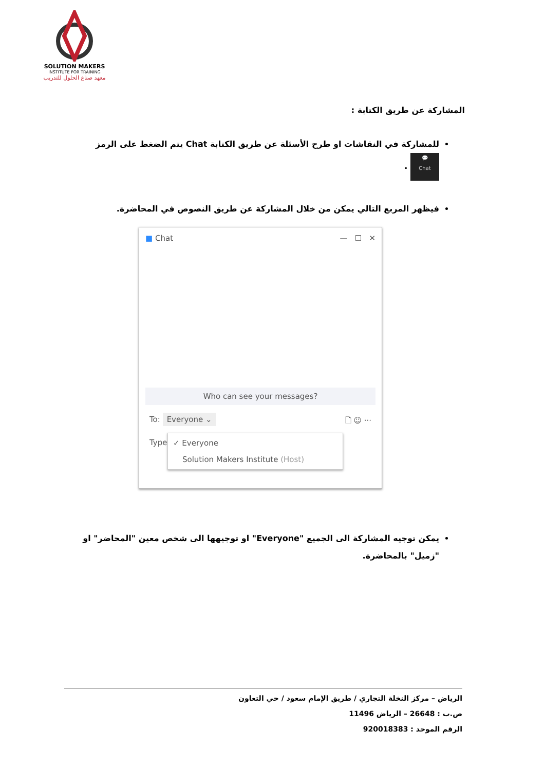SOLUTION MAKERS
INSTITUTE FOR TRAINING
معهد صناع الحلول للتدريب
المشاركة عن طريق الكتابة :
للمشاركة في النقاشات او طرح الأسئلة عن طريق الكتابة Chat يتم الضغط على الرمز 💬
Chat .
فيظهر المربع التالي يمكن من خلال المشاركة عن طريق النصوص في المحاضرة.
■ Chat — ☐ ✕
Who can see your messages?
To: Everyone ⌄ 🗋 ☺ ···
Type
✓ Everyone
Solution Makers Institute (Host)
يمكن توجيه المشاركة الى الجميع "Everyone" او توجيهها الى شخص معين "المحاضر" او "زميل" بالمحاضرة.
الرياض – مركز النخلة التجاري / طريق الإمام سعود / حي التعاون
ص.ب : 26648 – الرياض 11496
الرقم الموحد : 920018383